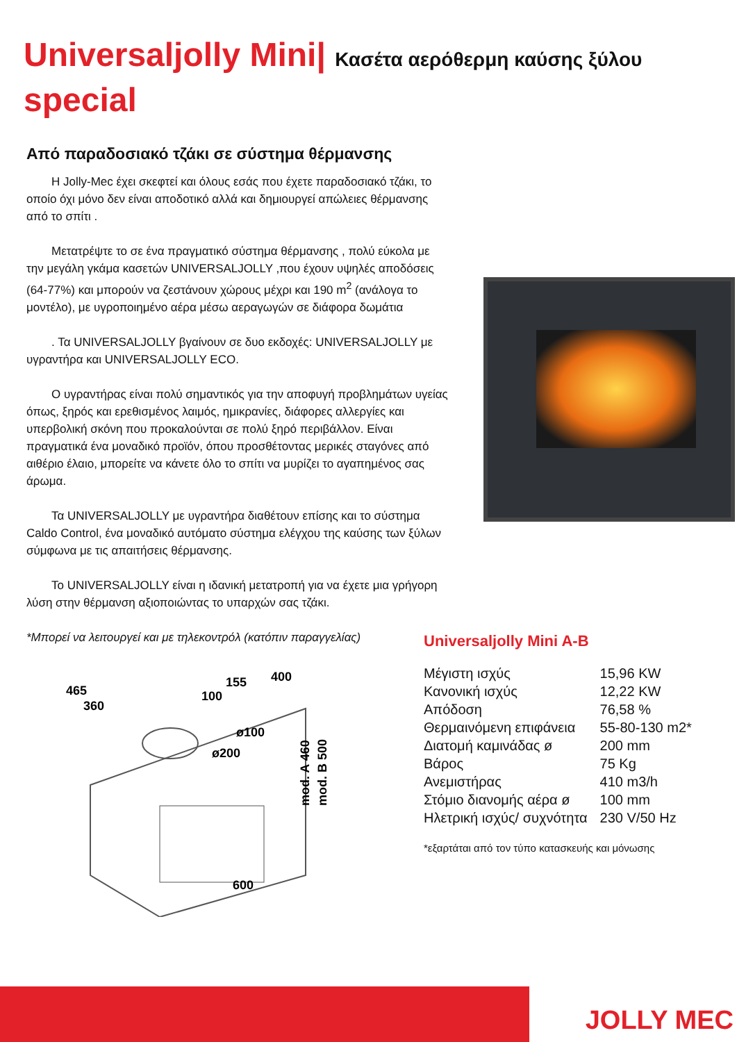Universaljolly Mini| Κασέτα αερόθερμη καύσης ξύλου
special
Από παραδοσιακό τζάκι σε σύστημα θέρμανσης
Η Jolly-Mec έχει σκεφτεί και όλους εσάς που έχετε παραδοσιακό τζάκι, το οποίο όχι μόνο δεν είναι αποδοτικό αλλά και δημιουργεί απώλειες θέρμανσης από το σπίτι .
Μετατρέψτε το σε ένα πραγματικό σύστημα θέρμανσης , πολύ εύκολα με την μεγάλη γκάμα κασετών UNIVERSALJOLLY ,που έχουν υψηλές αποδόσεις (64-77%) και μπορούν να ζεστάνουν χώρους μέχρι και 190 m<sup>2</sup> (ανάλογα το μοντέλο), με υγροποιημένο αέρα μέσω αεραγωγών σε διάφορα δωμάτια
. Τα UNIVERSALJOLLY βγαίνουν σε δυο εκδοχές: UNIVERSALJOLLY με υγραντήρα και UNIVERSALJOLLY ECO.
Ο υγραντήρας είναι πολύ σημαντικός για την αποφυγή προβλημάτων υγείας όπως, ξηρός και ερεθισμένος λαιμός, ημικρανίες, διάφορες αλλεργίες και υπερβολική σκόνη που προκαλούνται σε πολύ ξηρό περιβάλλον. Είναι πραγματικά ένα μοναδικό προϊόν, όπου προσθέτοντας μερικές σταγόνες από αιθέριο έλαιο, μπορείτε να κάνετε όλο το σπίτι να μυρίζει το αγαπημένος σας άρωμα.
Τα UNIVERSALJOLLY με υγραντήρα διαθέτουν επίσης και το σύστημα Caldo Control, ένα μοναδικό αυτόματο σύστημα ελέγχου της καύσης των ξύλων σύμφωνα με τις απαιτήσεις θέρμανσης.
Το UNIVERSALJOLLY είναι η ιδανική μετατροπή για να έχετε μια γρήγορη λύση στην θέρμανση αξιοποιώντας το υπαρχών σας τζάκι.
*Μπορεί να λειτουργεί και με τηλεκοντρόλ (κατόπιν παραγγελίας)
465
360
100
155
400
ø100
ø200
mod. A 460
mod. B 500
600
Universaljolly Mini A-B
| Μέγιστη ισχύς | 15,96 KW |
| Κανονική ισχύς | 12,22 KW |
| Απόδοση | 76,58 % |
| Θερμαινόμενη επιφάνεια | 55-80-130 m2* |
| Διατομή καμινάδας ø | 200 mm |
| Βάρος | 75 Kg |
| Ανεμιστήρας | 410 m3/h |
| Στόμιο διανομής αέρα ø | 100 mm |
| Ηλετρική ισχύς/ συχνότητα | 230 V/50 Hz |
*εξαρτάται από τον τύπο κατασκευής και μόνωσης
JOLLY MEC